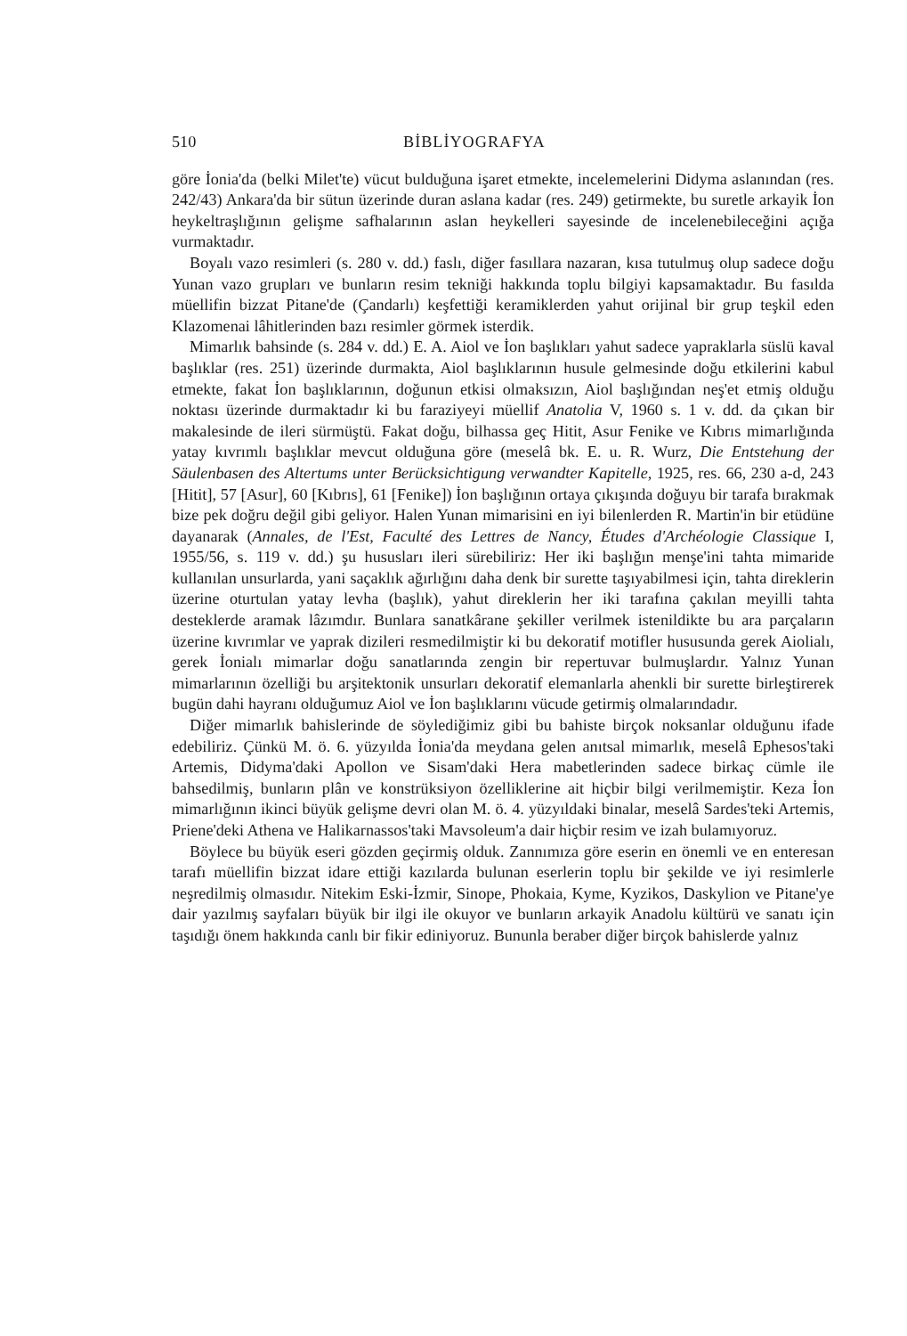510 BİBLİYOGRAFYA
göre İonia'da (belki Milet'te) vücut bulduğuna işaret etmekte, incelemelerini Didyma aslanından (res. 242/43) Ankara'da bir sütun üzerinde duran aslana kadar (res. 249) getirmekte, bu suretle arkayik İon heykeltraşlığının gelişme safhalarının aslan heykelleri sayesinde de incelenebileceğini açığa vurmaktadır.
Boyalı vazo resimleri (s. 280 v. dd.) faslı, diğer fasıllara nazaran, kısa tutulmuş olup sadece doğu Yunan vazo grupları ve bunların resim tekniği hakkında toplu bilgiyi kapsamaktadır. Bu fasılda müellifin bizzat Pitane'de (Çandarlı) keşfettiği keramiklerden yahut orijinal bir grup teşkil eden Klazomenai lâhitlerinden bazı resimler görmek isterdik.
Mimarlık bahsinde (s. 284 v. dd.) E. A. Aiol ve İon başlıkları yahut sadece yapraklarla süslü kaval başlıklar (res. 251) üzerinde durmakta, Aiol başlıklarının husule gelmesinde doğu etkilerini kabul etmekte, fakat İon başlıklarının, doğunun etkisi olmaksızın, Aiol başlığından neş'et etmiş olduğu noktası üzerinde durmaktadır ki bu faraziyeyi müellif Anatolia V, 1960 s. 1 v. dd. da çıkan bir makalesinde de ileri sürmüştü. Fakat doğu, bilhassa geç Hitit, Asur Fenike ve Kıbrıs mimarlığında yatay kıvrımlı başlıklar mevcut olduğuna göre (meselâ bk. E. u. R. Wurz, Die Entstehung der Säulenbasen des Altertums unter Berücksichtigung verwandter Kapitelle, 1925, res. 66, 230 a-d, 243 [Hitit], 57 [Asur], 60 [Kıbrıs], 61 [Fenike]) İon başlığının ortaya çıkışında doğuyu bir tarafa bırakmak bize pek doğru değil gibi geliyor. Halen Yunan mimarisini en iyi bilenlerden R. Martin'in bir etüdüne dayanarak (Annales, de l'Est, Faculté des Lettres de Nancy, Études d'Archéologie Classique I, 1955/56, s. 119 v. dd.) şu hususları ileri sürebiliriz: Her iki başlığın menşe'ini tahta mimaride kullanılan unsurlarda, yani saçaklık ağırlığını daha denk bir surette taşıyabilmesi için, tahta direklerin üzerine oturtulan yatay levha (başlık), yahut direklerin her iki tarafına çakılan meyilli tahta desteklerde aramak lâzımdır. Bunlara sanatkârane şekiller verilmek istenildikte bu ara parçaların üzerine kıvrımlar ve yaprak dizileri resmedilmiştir ki bu dekoratif motifler hususunda gerek Aiolialı, gerek İonialı mimarlar doğu sanatlarında zengin bir repertuvar bulmuşlardır. Yalnız Yunan mimarlarının özelliği bu arşitektonik unsurları dekoratif elemanlarla ahenkli bir surette birleştirerek bugün dahi hayranı olduğumuz Aiol ve İon başlıklarını vücude getirmiş olmalarındadır.
Diğer mimarlık bahislerinde de söylediğimiz gibi bu bahiste birçok noksanlar olduğunu ifade edebiliriz. Çünkü M. ö. 6. yüzyılda İonia'da meydana gelen anıtsal mimarlık, meselâ Ephesos'taki Artemis, Didyma'daki Apollon ve Sisam'daki Hera mabetlerinden sadece birkaç cümle ile bahsedilmiş, bunların plân ve konstrüksiyon özelliklerine ait hiçbir bilgi verilmemiştir. Keza İon mimarlığının ikinci büyük gelişme devri olan M. ö. 4. yüzyıldaki binalar, meselâ Sardes'teki Artemis, Priene'deki Athena ve Halikarnassos'taki Mavsoleum'a dair hiçbir resim ve izah bulamıyoruz.
Böylece bu büyük eseri gözden geçirmiş olduk. Zannımıza göre eserin en önemli ve en enteresan tarafı müellifin bizzat idare ettiği kazılarda bulunan eserlerin toplu bir şekilde ve iyi resimlerle neşredilmiş olmasıdır. Nitekim Eski-İzmir, Sinope, Phokaia, Kyme, Kyzikos, Daskylion ve Pitane'ye dair yazılmış sayfaları büyük bir ilgi ile okuyor ve bunların arkayik Anadolu kültürü ve sanatı için taşıdığı önem hakkında canlı bir fikir ediniyoruz. Bununla beraber diğer birçok bahislerde yalnız